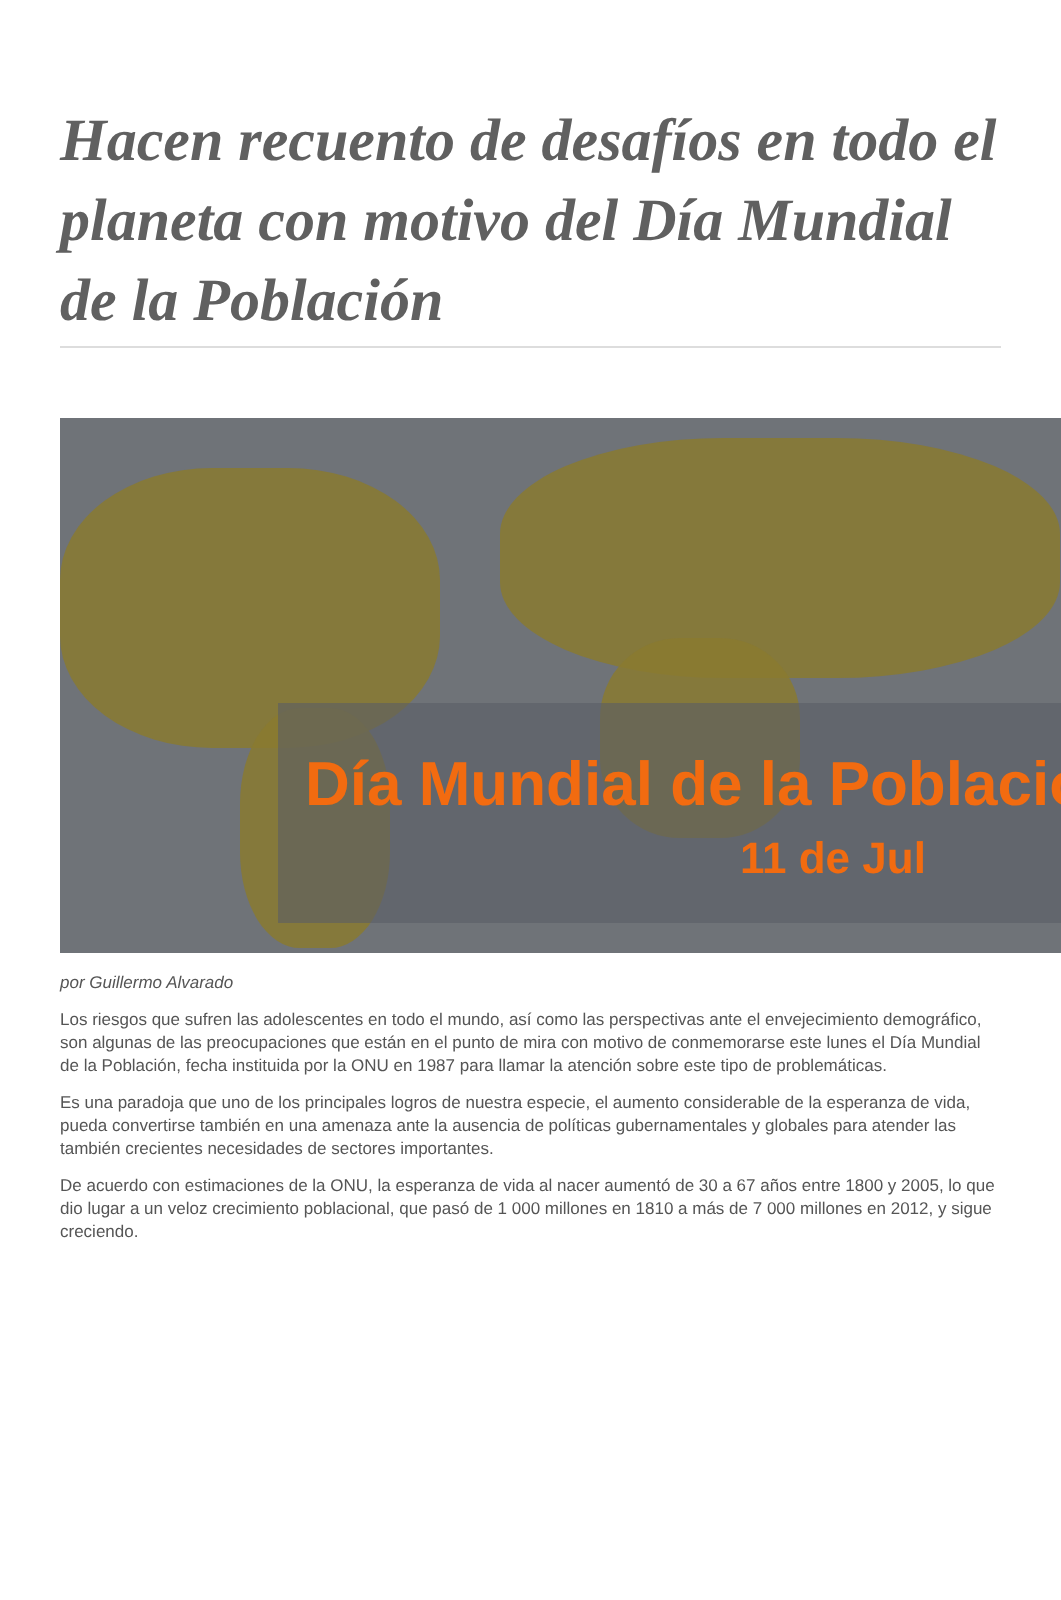Hacen recuento de desafíos en todo el planeta con motivo del Día Mundial de la Población
Día Mundial de la Població
11 de Jul
por Guillermo Alvarado
Los riesgos que sufren las adolescentes en todo el mundo, así como las perspectivas ante el envejecimiento demográfico, son algunas de las preocupaciones que están en el punto de mira con motivo de conmemorarse este lunes el Día Mundial de la Población, fecha instituida por la ONU en 1987 para llamar la atención sobre este tipo de problemáticas.
Es una paradoja que uno de los principales logros de nuestra especie, el aumento considerable de la esperanza de vida, pueda convertirse también en una amenaza ante la ausencia de políticas gubernamentales y globales para atender las también crecientes necesidades de sectores importantes.
De acuerdo con estimaciones de la ONU, la esperanza de vida al nacer aumentó de 30 a 67 años entre 1800 y 2005, lo que dio lugar a un veloz crecimiento poblacional, que pasó de 1 000 millones en 1810 a más de 7 000 millones en 2012, y sigue creciendo.